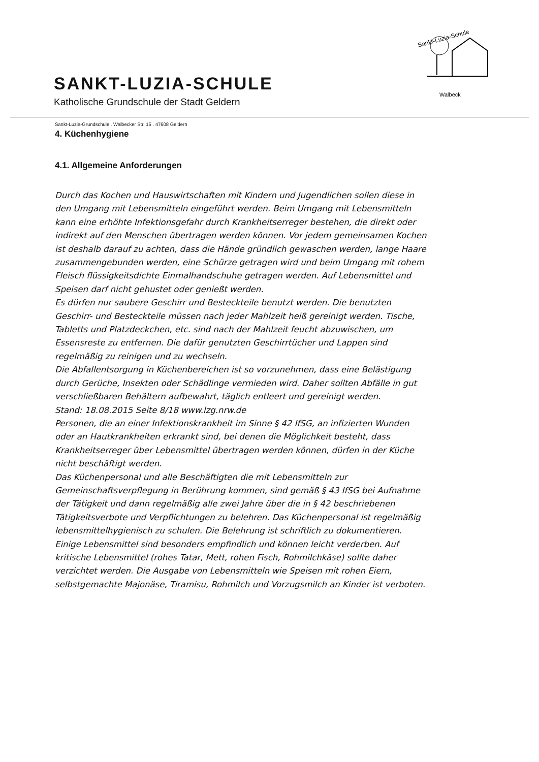SANKT-LUZIA-SCHULE
Katholische Grundschule der Stadt Geldern
Sankt-Luzia-Schule
Walbeck
Sankt-Luzia-Grundschule . Walbecker Str. 15 . 47608 Geldern
4. Küchenhygiene
4.1. Allgemeine Anforderungen
Durch das Kochen und Hauswirtschaften mit Kindern und Jugendlichen sollen diese in den Umgang mit Lebensmitteln eingeführt werden. Beim Umgang mit Lebensmitteln kann eine erhöhte Infektionsgefahr durch Krankheitserreger bestehen, die direkt oder indirekt auf den Menschen übertragen werden können. Vor jedem gemeinsamen Kochen ist deshalb darauf zu achten, dass die Hände gründlich gewaschen werden, lange Haare zusammengebunden werden, eine Schürze getragen wird und beim Umgang mit rohem Fleisch flüssigkeitsdichte Einmalhandschuhe getragen werden. Auf Lebensmittel und Speisen darf nicht gehustet oder genießt werden.
Es dürfen nur saubere Geschirr und Besteckteile benutzt werden. Die benutzten Geschirr- und Besteckteile müssen nach jeder Mahlzeit heiß gereinigt werden. Tische, Tabletts und Platzdeckchen, etc. sind nach der Mahlzeit feucht abzuwischen, um Essensreste zu entfernen. Die dafür genutzten Geschirrtücher und Lappen sind regelmäßig zu reinigen und zu wechseln.
Die Abfallentsorgung in Küchenbereichen ist so vorzunehmen, dass eine Belästigung durch Gerüche, Insekten oder Schädlinge vermieden wird. Daher sollten Abfälle in gut verschließbaren Behältern aufbewahrt, täglich entleert und gereinigt werden.
Stand: 18.08.2015 Seite 8/18 www.lzg.nrw.de
Personen, die an einer Infektionskrankheit im Sinne § 42 IfSG, an infizierten Wunden oder an Hautkrankheiten erkrankt sind, bei denen die Möglichkeit besteht, dass Krankheitserreger über Lebensmittel übertragen werden können, dürfen in der Küche nicht beschäftigt werden.
Das Küchenpersonal und alle Beschäftigten die mit Lebensmitteln zur Gemeinschaftsverpflegung in Berührung kommen, sind gemäß § 43 IfSG bei Aufnahme der Tätigkeit und dann regelmäßig alle zwei Jahre über die in § 42 beschriebenen Tätigkeitsverbote und Verpflichtungen zu belehren. Das Küchenpersonal ist regelmäßig lebensmittelhygienisch zu schulen. Die Belehrung ist schriftlich zu dokumentieren.
Einige Lebensmittel sind besonders empfindlich und können leicht verderben. Auf kritische Lebensmittel (rohes Tatar, Mett, rohen Fisch, Rohmilchkäse) sollte daher verzichtet werden. Die Ausgabe von Lebensmitteln wie Speisen mit rohen Eiern, selbstgemachte Majonäse, Tiramisu, Rohmilch und Vorzugsmilch an Kinder ist verboten.